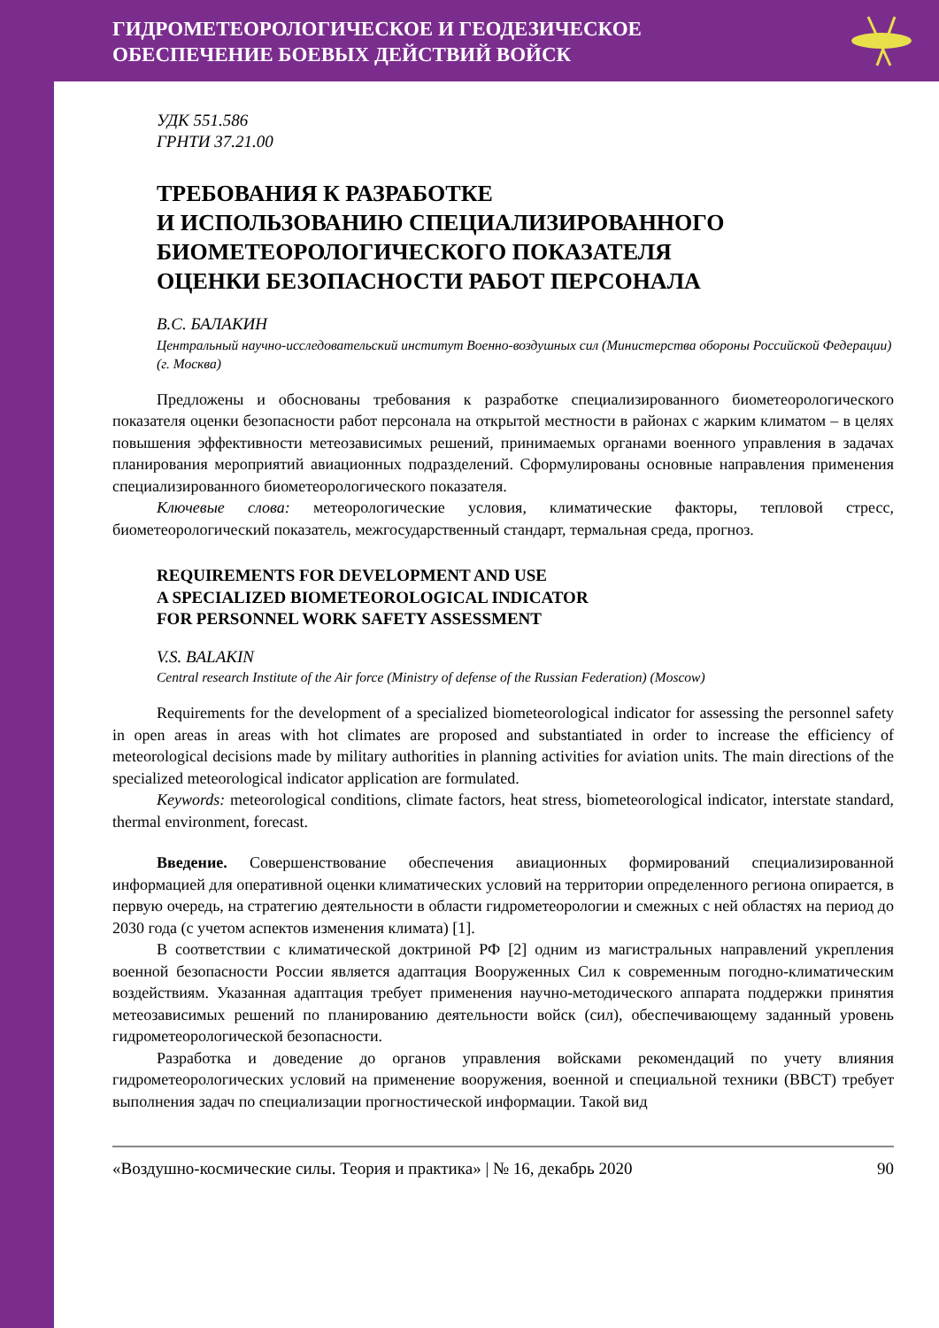ГИДРОМЕТЕОРОЛОГИЧЕСКОЕ И ГЕОДЕЗИЧЕСКОЕ
ОБЕСПЕЧЕНИЕ БОЕВЫХ ДЕЙСТВИЙ ВОЙСК
УДК 551.586
ГРНТИ 37.21.00
ТРЕБОВАНИЯ К РАЗРАБОТКЕ
И ИСПОЛЬЗОВАНИЮ СПЕЦИАЛИЗИРОВАННОГО
БИОМЕТЕОРОЛОГИЧЕСКОГО ПОКАЗАТЕЛЯ
ОЦЕНКИ БЕЗОПАСНОСТИ РАБОТ ПЕРСОНАЛА
В.С. БАЛАКИН
Центральный научно-исследовательский институт Военно-воздушных сил (Министерства обороны Российской Федерации) (г. Москва)
Предложены и обоснованы требования к разработке специализированного биометеорологического показателя оценки безопасности работ персонала на открытой местности в районах с жарким климатом – в целях повышения эффективности метеозависимых решений, принимаемых органами военного управления в задачах планирования мероприятий авиационных подразделений. Сформулированы основные направления применения специализированного биометеорологического показателя.
Ключевые слова: метеорологические условия, климатические факторы, тепловой стресс, биометеорологический показатель, межгосударственный стандарт, термальная среда, прогноз.
REQUIREMENTS FOR DEVELOPMENT AND USE
A SPECIALIZED BIOMETEOROLOGICAL INDICATOR
FOR PERSONNEL WORK SAFETY ASSESSMENT
V.S. BALAKIN
Central research Institute of the Air force (Ministry of defense of the Russian Federation) (Moscow)
Requirements for the development of a specialized biometeorological indicator for assessing the personnel safety in open areas in areas with hot climates are proposed and substantiated in order to increase the efficiency of meteorological decisions made by military authorities in planning activities for aviation units. The main directions of the specialized meteorological indicator application are formulated.
Keywords: meteorological conditions, climate factors, heat stress, biometeorological indicator, interstate standard, thermal environment, forecast.
Введение. Совершенствование обеспечения авиационных формирований специализированной информацией для оперативной оценки климатических условий на территории определенного региона опирается, в первую очередь, на стратегию деятельности в области гидрометеорологии и смежных с ней областях на период до 2030 года (с учетом аспектов изменения климата) [1].
В соответствии с климатической доктриной РФ [2] одним из магистральных направлений укрепления военной безопасности России является адаптация Вооруженных Сил к современным погодно-климатическим воздействиям. Указанная адаптация требует применения научно-методического аппарата поддержки принятия метеозависимых решений по планированию деятельности войск (сил), обеспечивающему заданный уровень гидрометеорологической безопасности.
Разработка и доведение до органов управления войсками рекомендаций по учету влияния гидрометеорологических условий на применение вооружения, военной и специальной техники (ВВСТ) требует выполнения задач по специализации прогностической информации. Такой вид
«Воздушно-космические силы. Теория и практика» | № 16, декабрь 2020 90